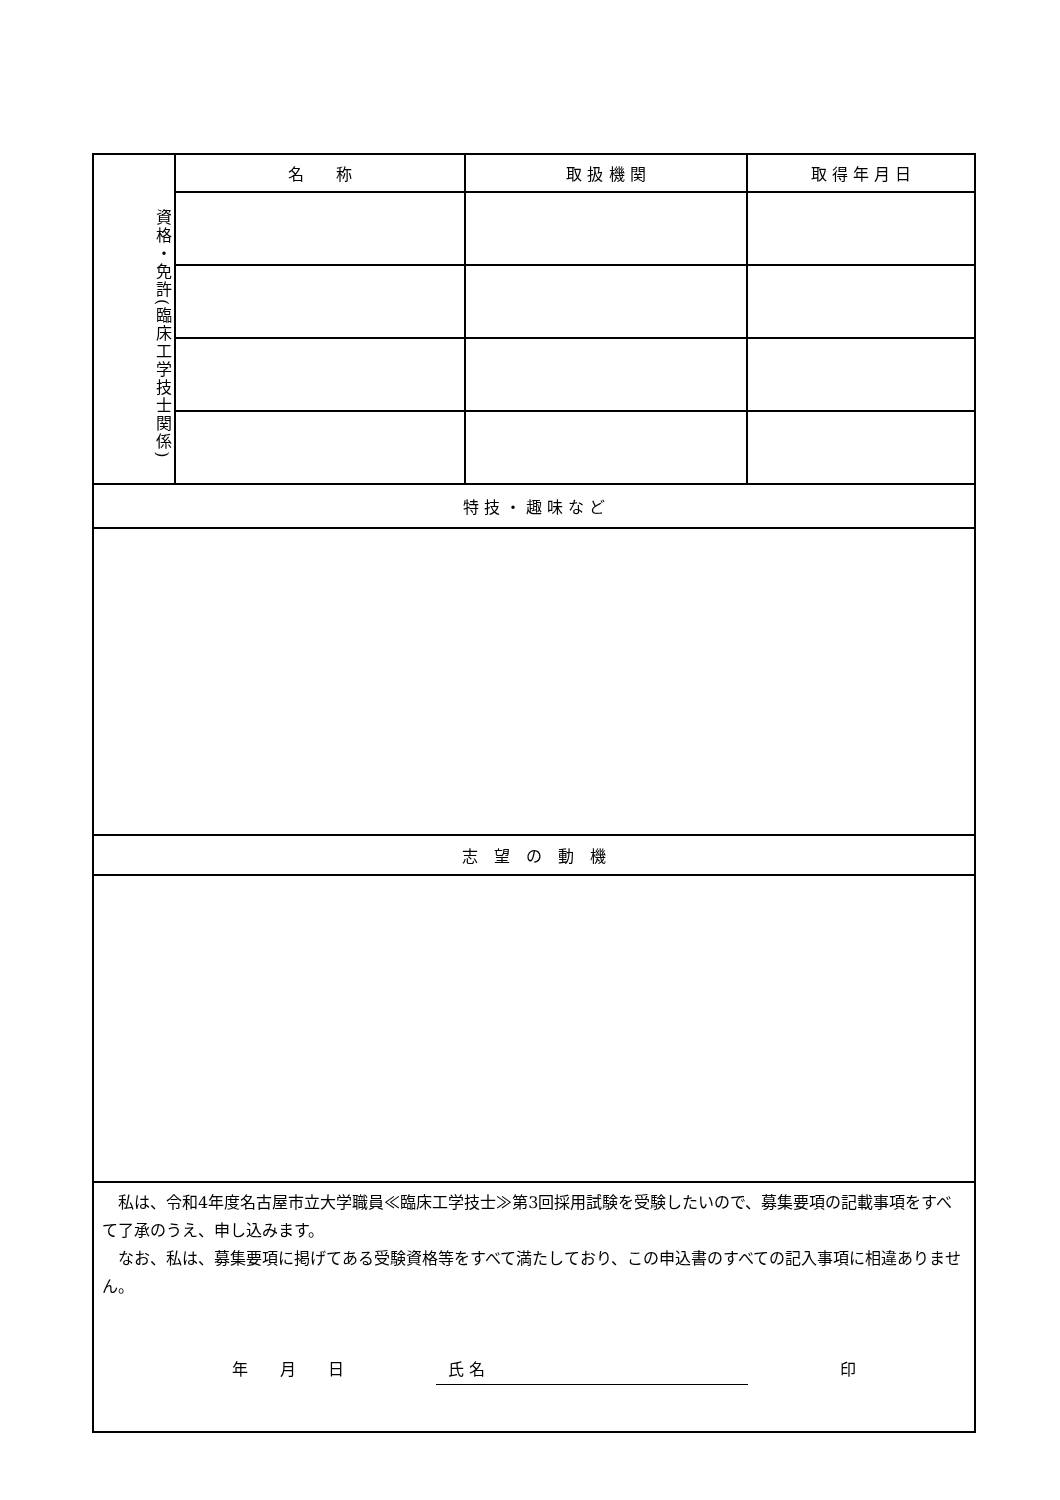| 資格・免許(臨床工学技士関係) | 名 称 | 取 扱 機 関 | 取 得 年 月 日 |
| 特 技 ・ 趣 味 な ど | | | |
| 志 望 の 動 機 | | | |
| 私は、令和4年度名古屋市立大学職員≪臨床工学技士≫第3回採用試験を受験したいので、募集要項の記載事項をすべて了承のうえ、申し込みます。 なお、私は、募集要項に掲げてある受験資格等をすべて満たしており、この申込書のすべての記入事項に相違ありません。 年 月 日 氏 名 印 | | | |